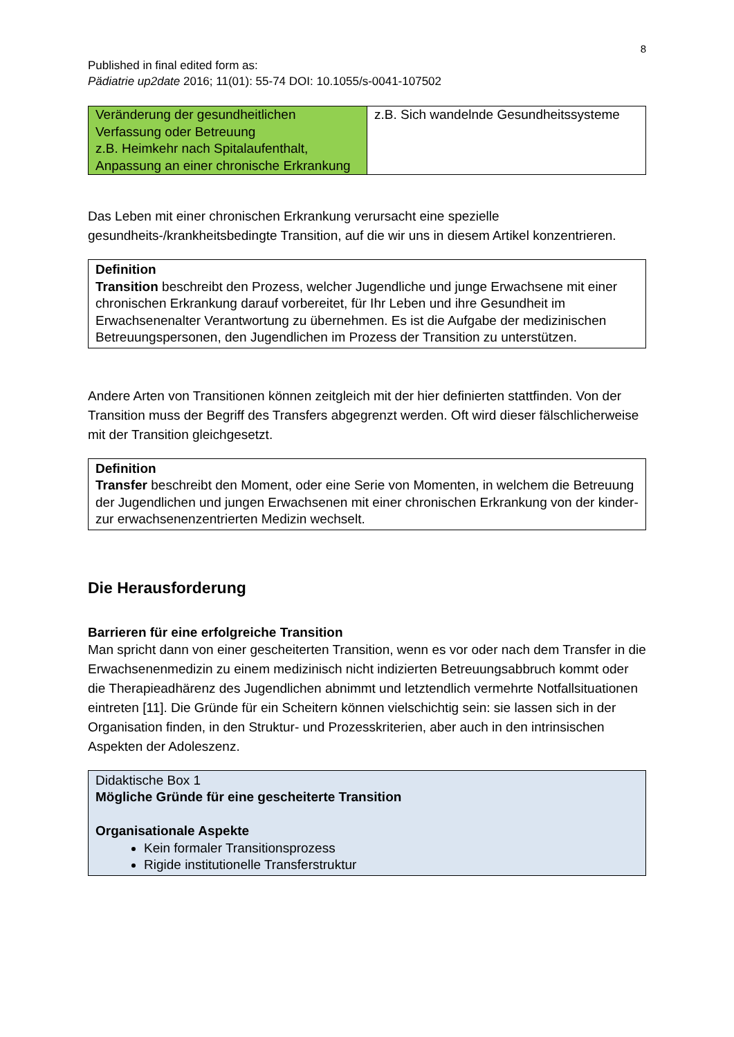8
Published in final edited form as:
Pädiatrie up2date 2016; 11(01): 55-74 DOI: 10.1055/s-0041-107502
| Veränderung der gesundheitlichen Verfassung oder Betreuung z.B. Heimkehr nach Spitalaufenthalt, Anpassung an einer chronische Erkrankung | z.B. Sich wandelnde Gesundheitssysteme |
Das Leben mit einer chronischen Erkrankung verursacht eine spezielle gesundheits-/krankheitsbedingte Transition, auf die wir uns in diesem Artikel konzentrieren.
Definition
Transition beschreibt den Prozess, welcher Jugendliche und junge Erwachsene mit einer chronischen Erkrankung darauf vorbereitet, für Ihr Leben und ihre Gesundheit im Erwachsenenalter Verantwortung zu übernehmen. Es ist die Aufgabe der medizinischen Betreuungspersonen, den Jugendlichen im Prozess der Transition zu unterstützen.
Andere Arten von Transitionen können zeitgleich mit der hier definierten stattfinden. Von der Transition muss der Begriff des Transfers abgegrenzt werden. Oft wird dieser fälschlicherweise mit der Transition gleichgesetzt.
Definition
Transfer beschreibt den Moment, oder eine Serie von Momenten, in welchem die Betreuung der Jugendlichen und jungen Erwachsenen mit einer chronischen Erkrankung von der kinder- zur erwachsenenzentrierten Medizin wechselt.
Die Herausforderung
Barrieren für eine erfolgreiche Transition
Man spricht dann von einer gescheiterten Transition, wenn es vor oder nach dem Transfer in die Erwachsenenmedizin zu einem medizinisch nicht indizierten Betreuungsabbruch kommt oder die Therapieadhärenz des Jugendlichen abnimmt und letztendlich vermehrte Notfallsituationen eintreten [11]. Die Gründe für ein Scheitern können vielschichtig sein: sie lassen sich in der Organisation finden, in den Struktur- und Prozesskriterien, aber auch in den intrinsischen Aspekten der Adoleszenz.
Didaktische Box 1
Mögliche Gründe für eine gescheiterte Transition
Organisationale Aspekte
Kein formaler Transitionsprozess
Rigide institutionelle Transferstruktur